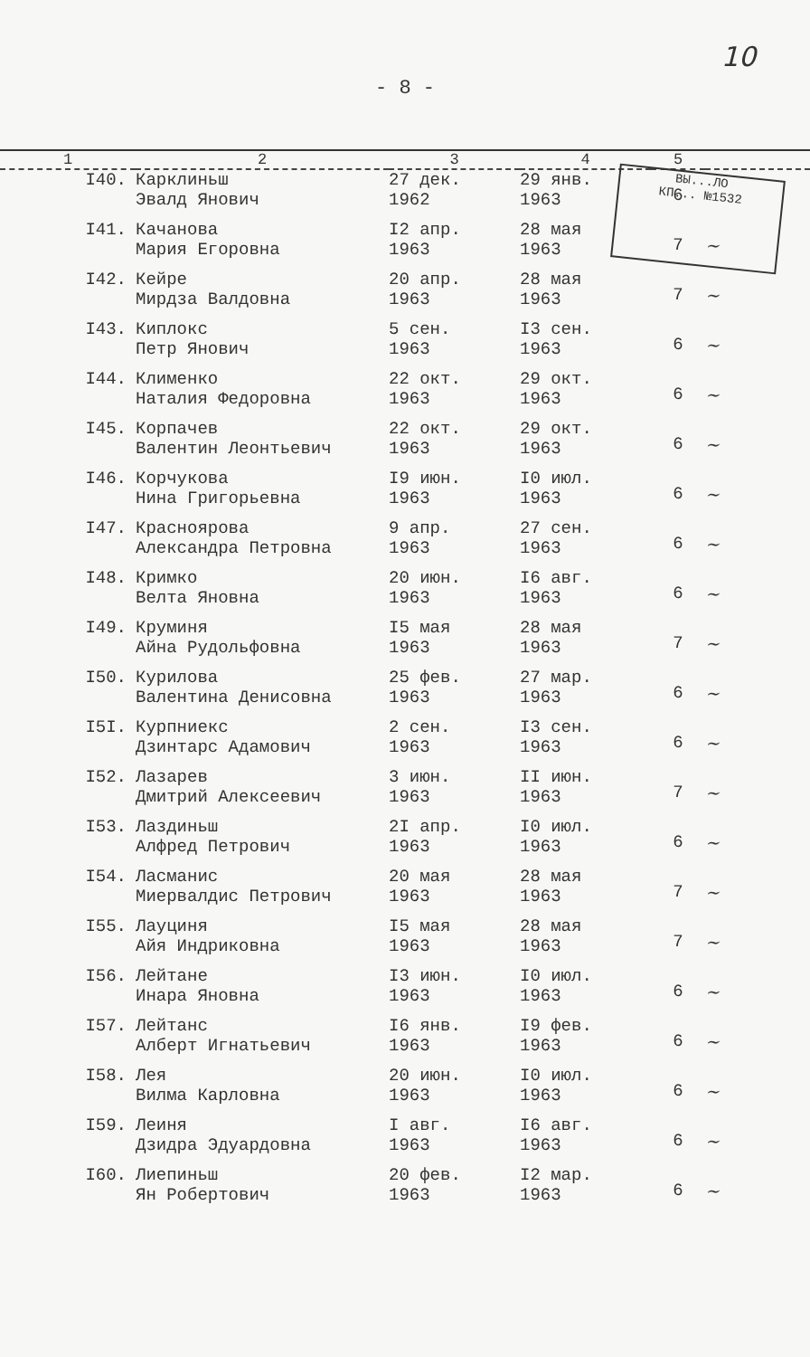10
- 8 -
ВЫ...ЛО
КП... №1532
| 1 | 2 | 3 | 4 | 5 | |
| --- | --- | --- | --- | --- | --- |
| I40. | Карклиньш Эвалд Янович | 27 дек. 1962 | 29 янв. 1963 | 6 | |
| I41. | Качанова Мария Егоровна | I2 апр. 1963 | 28 мая 1963 | 7 | ~ |
| I42. | Кейре Мирдза Валдовна | 20 апр. 1963 | 28 мая 1963 | 7 | ~ |
| I43. | Киплокс Петр Янович | 5 сен. 1963 | I3 сен. 1963 | 6 | ~ |
| I44. | Клименко Наталия Федоровна | 22 окт. 1963 | 29 окт. 1963 | 6 | ~ |
| I45. | Корпачев Валентин Леонтьевич | 22 окт. 1963 | 29 окт. 1963 | 6 | ~ |
| I46. | Корчукова Нина Григорьевна | I9 июн. 1963 | I0 июл. 1963 | 6 | ~ |
| I47. | Красноярова Александра Петровна | 9 апр. 1963 | 27 сен. 1963 | 6 | ~ |
| I48. | Кримко Велта Яновна | 20 июн. 1963 | I6 авг. 1963 | 6 | ~ |
| I49. | Круминя Айна Рудольфовна | I5 мая 1963 | 28 мая 1963 | 7 | ~ |
| I50. | Курилова Валентина Денисовна | 25 фев. 1963 | 27 мар. 1963 | 6 | ~ |
| I5I. | Курпниекс Дзинтарс Адамович | 2 сен. 1963 | I3 сен. 1963 | 6 | ~ |
| I52. | Лазарев Дмитрий Алексеевич | 3 июн. 1963 | II июн. 1963 | 7 | ~ |
| I53. | Лаздиньш Алфред Петрович | 2I апр. 1963 | I0 июл. 1963 | 6 | ~ |
| I54. | Ласманис Миервалдис Петрович | 20 мая 1963 | 28 мая 1963 | 7 | ~ |
| I55. | Лауциня Айя Индриковна | I5 мая 1963 | 28 мая 1963 | 7 | ~ |
| I56. | Лейтане Инара Яновна | I3 июн. 1963 | I0 июл. 1963 | 6 | ~ |
| I57. | Лейтанс Алберт Игнатьевич | I6 янв. 1963 | I9 фев. 1963 | 6 | ~ |
| I58. | Лея Вилма Карловна | 20 июн. 1963 | I0 июл. 1963 | 6 | ~ |
| I59. | Леиня Дзидра Эдуардовна | I авг. 1963 | I6 авг. 1963 | 6 | ~ |
| I60. | Лиепиньш Ян Робертович | 20 фев. 1963 | I2 мар. 1963 | 6 | ~ |